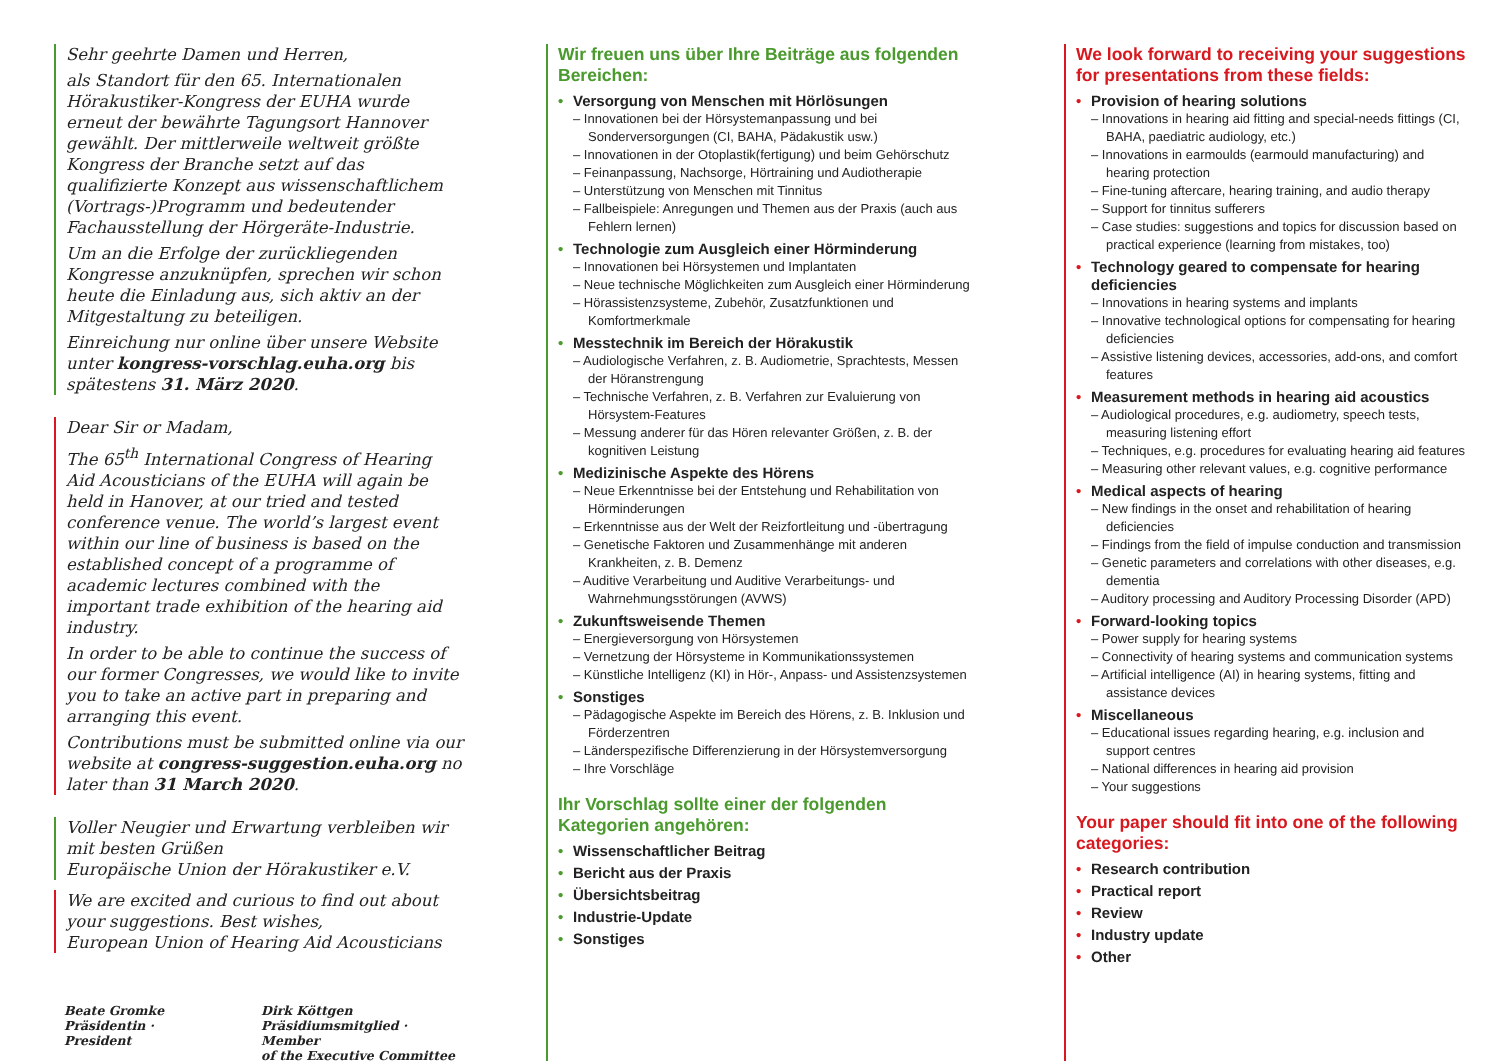Sehr geehrte Damen und Herren,
als Standort für den 65. Internationalen Hörakustiker-Kongress der EUHA wurde erneut der bewährte Tagungsort Hannover gewählt. Der mittlerweile weltweit größte Kongress der Branche setzt auf das qualifizierte Konzept aus wissenschaftlichem (Vortrags-)Programm und bedeutender Fachausstellung der Hörgeräte-Industrie.
Um an die Erfolge der zurückliegenden Kongresse anzuknüpfen, sprechen wir schon heute die Einladung aus, sich aktiv an der Mitgestaltung zu beteiligen.
Einreichung nur online über unsere Website unter kongress-vorschlag.euha.org bis spätestens 31. März 2020.
Dear Sir or Madam,
The 65<sup>th</sup> International Congress of Hearing Aid Acousticians of the EUHA will again be held in Hanover, at our tried and tested conference venue. The world’s largest event within our line of business is based on the established concept of a programme of academic lectures combined with the important trade exhibition of the hearing aid industry.
In order to be able to continue the success of our former Congresses, we would like to invite you to take an active part in preparing and arranging this event.
Contributions must be submitted online via our website at congress-suggestion.euha.org no later than 31 March 2020.
Voller Neugier und Erwartung verbleiben wir mit besten Grüßen
Europäische Union der Hörakustiker e.V.
We are excited and curious to find out about your suggestions. Best wishes,
European Union of Hearing Aid Acousticians
Beate Gromke
Präsidentin · President
Dirk Köttgen
Präsidiumsmitglied · Member
of the Executive Committee
Wir freuen uns über Ihre Beiträge aus folgenden Bereichen:
Versorgung von Menschen mit Hörlösungen
– Innovationen bei der Hörsystemanpassung und bei Sonderversorgungen (CI, BAHA, Pädakustik usw.)
– Innovationen in der Otoplastik(fertigung) und beim Gehörschutz
– Feinanpassung, Nachsorge, Hörtraining und Audiotherapie
– Unterstützung von Menschen mit Tinnitus
– Fallbeispiele: Anregungen und Themen aus der Praxis (auch aus Fehlern lernen)
Technologie zum Ausgleich einer Hörminderung
– Innovationen bei Hörsystemen und Implantaten
– Neue technische Möglichkeiten zum Ausgleich einer Hörminderung
– Hörassistenzsysteme, Zubehör, Zusatzfunktionen und Komfortmerkmale
Messtechnik im Bereich der Hörakustik
– Audiologische Verfahren, z. B. Audiometrie, Sprachtests, Messen der Höranstrengung
– Technische Verfahren, z. B. Verfahren zur Evaluierung von Hörsystem-Features
– Messung anderer für das Hören relevanter Größen, z. B. der kognitiven Leistung
Medizinische Aspekte des Hörens
– Neue Erkenntnisse bei der Entstehung und Rehabilitation von Hörminderungen
– Erkenntnisse aus der Welt der Reizfortleitung und -übertragung
– Genetische Faktoren und Zusammenhänge mit anderen Krankheiten, z. B. Demenz
– Auditive Verarbeitung und Auditive Verarbeitungs- und Wahrnehmungsstörungen (AVWS)
Zukunftsweisende Themen
– Energieversorgung von Hörsystemen
– Vernetzung der Hörsysteme in Kommunikationssystemen
– Künstliche Intelligenz (KI) in Hör-, Anpass- und Assistenzsystemen
Sonstiges
– Pädagogische Aspekte im Bereich des Hörens, z. B. Inklusion und Förderzentren
– Länderspezifische Differenzierung in der Hörsystemversorgung
– Ihre Vorschläge
Ihr Vorschlag sollte einer der folgenden Kategorien angehören:
Wissenschaftlicher Beitrag
Bericht aus der Praxis
Übersichtsbeitrag
Industrie-Update
Sonstiges
We look forward to receiving your suggestions for presentations from these fields:
Provision of hearing solutions
– Innovations in hearing aid fitting and special-needs fittings (CI, BAHA, paediatric audiology, etc.)
– Innovations in earmoulds (earmould manufacturing) and hearing protection
– Fine-tuning aftercare, hearing training, and audio therapy
– Support for tinnitus sufferers
– Case studies: suggestions and topics for discussion based on practical experience (learning from mistakes, too)
Technology geared to compensate for hearing deficiencies
– Innovations in hearing systems and implants
– Innovative technological options for compensating for hearing deficiencies
– Assistive listening devices, accessories, add-ons, and comfort features
Measurement methods in hearing aid acoustics
– Audiological procedures, e.g. audiometry, speech tests, measuring listening effort
– Techniques, e.g. procedures for evaluating hearing aid features
– Measuring other relevant values, e.g. cognitive performance
Medical aspects of hearing
– New findings in the onset and rehabilitation of hearing deficiencies
– Findings from the field of impulse conduction and transmission
– Genetic parameters and correlations with other diseases, e.g. dementia
– Auditory processing and Auditory Processing Disorder (APD)
Forward-looking topics
– Power supply for hearing systems
– Connectivity of hearing systems and communication systems
– Artificial intelligence (AI) in hearing systems, fitting and assistance devices
Miscellaneous
– Educational issues regarding hearing, e.g. inclusion and support centres
– National differences in hearing aid provision
– Your suggestions
Your paper should fit into one of the following categories:
Research contribution
Practical report
Review
Industry update
Other